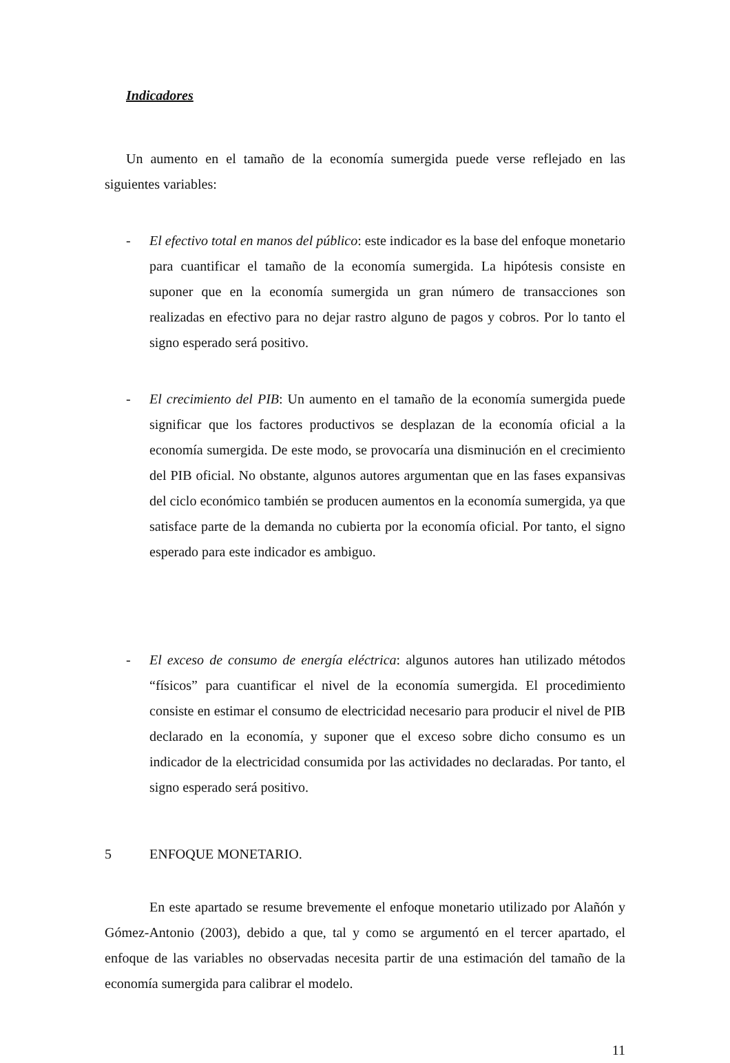Indicadores
Un aumento en el tamaño de la economía sumergida puede verse reflejado en las siguientes variables:
- El efectivo total en manos del público: este indicador es la base del enfoque monetario para cuantificar el tamaño de la economía sumergida. La hipótesis consiste en suponer que en la economía sumergida un gran número de transacciones son realizadas en efectivo para no dejar rastro alguno de pagos y cobros. Por lo tanto el signo esperado será positivo.
- El crecimiento del PIB: Un aumento en el tamaño de la economía sumergida puede significar que los factores productivos se desplazan de la economía oficial a la economía sumergida. De este modo, se provocaría una disminución en el crecimiento del PIB oficial. No obstante, algunos autores argumentan que en las fases expansivas del ciclo económico también se producen aumentos en la economía sumergida, ya que satisface parte de la demanda no cubierta por la economía oficial. Por tanto, el signo esperado para este indicador es ambiguo.
- El exceso de consumo de energía eléctrica: algunos autores han utilizado métodos “físicos” para cuantificar el nivel de la economía sumergida. El procedimiento consiste en estimar el consumo de electricidad necesario para producir el nivel de PIB declarado en la economía, y suponer que el exceso sobre dicho consumo es un indicador de la electricidad consumida por las actividades no declaradas. Por tanto, el signo esperado será positivo.
5 ENFOQUE MONETARIO.
En este apartado se resume brevemente el enfoque monetario utilizado por Alañón y Gómez-Antonio (2003), debido a que, tal y como se argumentó en el tercer apartado, el enfoque de las variables no observadas necesita partir de una estimación del tamaño de la economía sumergida para calibrar el modelo.
11